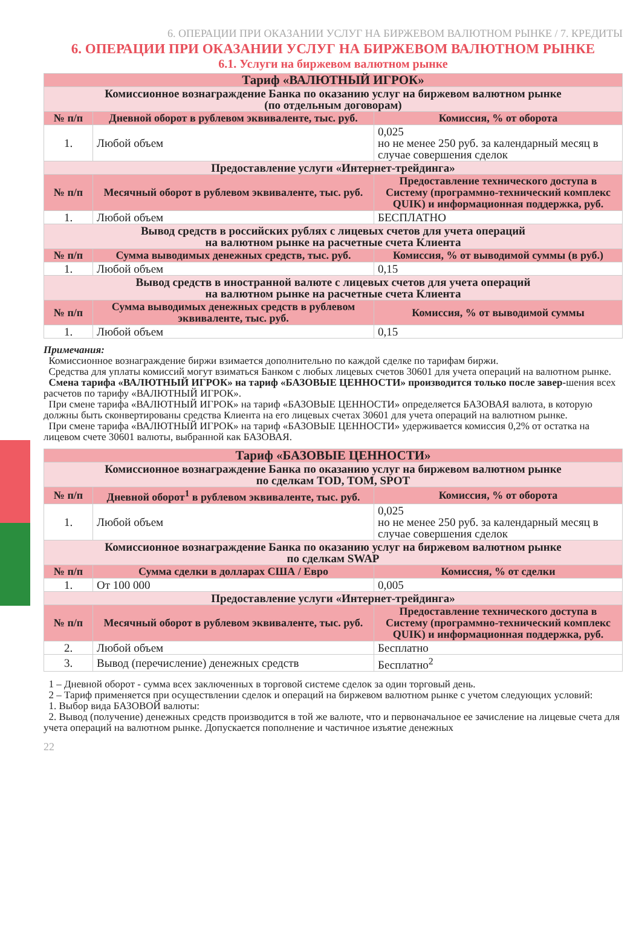6. ОПЕРАЦИИ ПРИ ОКАЗАНИИ УСЛУГ НА БИРЖЕВОМ ВАЛЮТНОМ РЫНКЕ / 7. КРЕДИТЫ
6. ОПЕРАЦИИ ПРИ ОКАЗАНИИ УСЛУГ НА БИРЖЕВОМ ВАЛЮТНОМ РЫНКЕ
6.1. Услуги на биржевом валютном рынке
| Тариф «ВАЛЮТНЫЙ ИГРОК» | | |
| Комиссионное вознаграждение Банка по оказанию услуг на биржевом валютном рынке (по отдельным договорам) | | |
| № п/п | Дневной оборот в рублевом эквиваленте, тыс. руб. | Комиссия, % от оборота |
| 1. | Любой объем | 0,025 но не менее 250 руб. за календарный месяц в случае совершения сделок |
| Предоставление услуги «Интернет-трейдинга» | | |
| № п/п | Месячный оборот в рублевом эквиваленте, тыс. руб. | Предоставление технического доступа в Систему (программно-технический комплекс QUIK) и информационная поддержка, руб. |
| 1. | Любой объем | БЕСПЛАТНО |
| Вывод средств в российских рублях с лицевых счетов для учета операций на валютном рынке на расчетные счета Клиента | | |
| № п/п | Сумма выводимых денежных средств, тыс. руб. | Комиссия, % от выводимой суммы (в руб.) |
| 1. | Любой объем | 0,15 |
| Вывод средств в иностранной валюте с лицевых счетов для учета операций на валютном рынке на расчетные счета Клиента | | |
| № п/п | Сумма выводимых денежных средств в рублевом эквиваленте, тыс. руб. | Комиссия, % от выводимой суммы |
| 1. | Любой объем | 0,15 |
Примечания:
Комиссионное вознаграждение биржи взимается дополнительно по каждой сделке по тарифам биржи.
Средства для уплаты комиссий могут взиматься Банком с любых лицевых счетов 30601 для учета операций на валютном рынке.
Смена тарифа «ВАЛЮТНЫЙ ИГРОК» на тариф «БАЗОВЫЕ ЦЕННОСТИ» производится только после завер-шения всех расчетов по тарифу «ВАЛЮТНЫЙ ИГРОК».
При смене тарифа «ВАЛЮТНЫЙ ИГРОК» на тариф «БАЗОВЫЕ ЦЕННОСТИ» определяется БАЗОВАЯ валюта, в которую должны быть сконвертированы средства Клиента на его лицевых счетах 30601 для учета операций на валютном рынке.
При смене тарифа «ВАЛЮТНЫЙ ИГРОК» на тариф «БАЗОВЫЕ ЦЕННОСТИ» удерживается комиссия 0,2% от остатка на лицевом счете 30601 валюты, выбранной как БАЗОВАЯ.
| Тариф «БАЗОВЫЕ ЦЕННОСТИ» | | |
| Комиссионное вознаграждение Банка по оказанию услуг на биржевом валютном рынке по сделкам TOD, TOM, SPOT | | |
| № п/п | Дневной оборот<sup>1</sup> в рублевом эквиваленте, тыс. руб. | Комиссия, % от оборота |
| 1. | Любой объем | 0,025 но не менее 250 руб. за календарный месяц в случае совершения сделок |
| Комиссионное вознаграждение Банка по оказанию услуг на биржевом валютном рынке по сделкам SWAP | | |
| № п/п | Сумма сделки в долларах США / Евро | Комиссия, % от сделки |
| 1. | От 100 000 | 0,005 |
| Предоставление услуги «Интернет-трейдинга» | | |
| № п/п | Месячный оборот в рублевом эквиваленте, тыс. руб. | Предоставление технического доступа в Систему (программно-технический комплекс QUIK) и информационная поддержка, руб. |
| 2. | Любой объем | Бесплатно |
| 3. | Вывод (перечисление) денежных средств | Бесплатно<sup>2</sup> |
1 – Дневной оборот - сумма всех заключенных в торговой системе сделок за один торговый день.
2 – Тариф применяется при осуществлении сделок и операций на биржевом валютном рынке с учетом следующих условий:
1. Выбор вида БАЗОВОЙ валюты:
2. Вывод (получение) денежных средств производится в той же валюте, что и первоначальное ее зачисление на лицевые счета для учета операций на валютном рынке. Допускается пополнение и частичное изъятие денежных
22